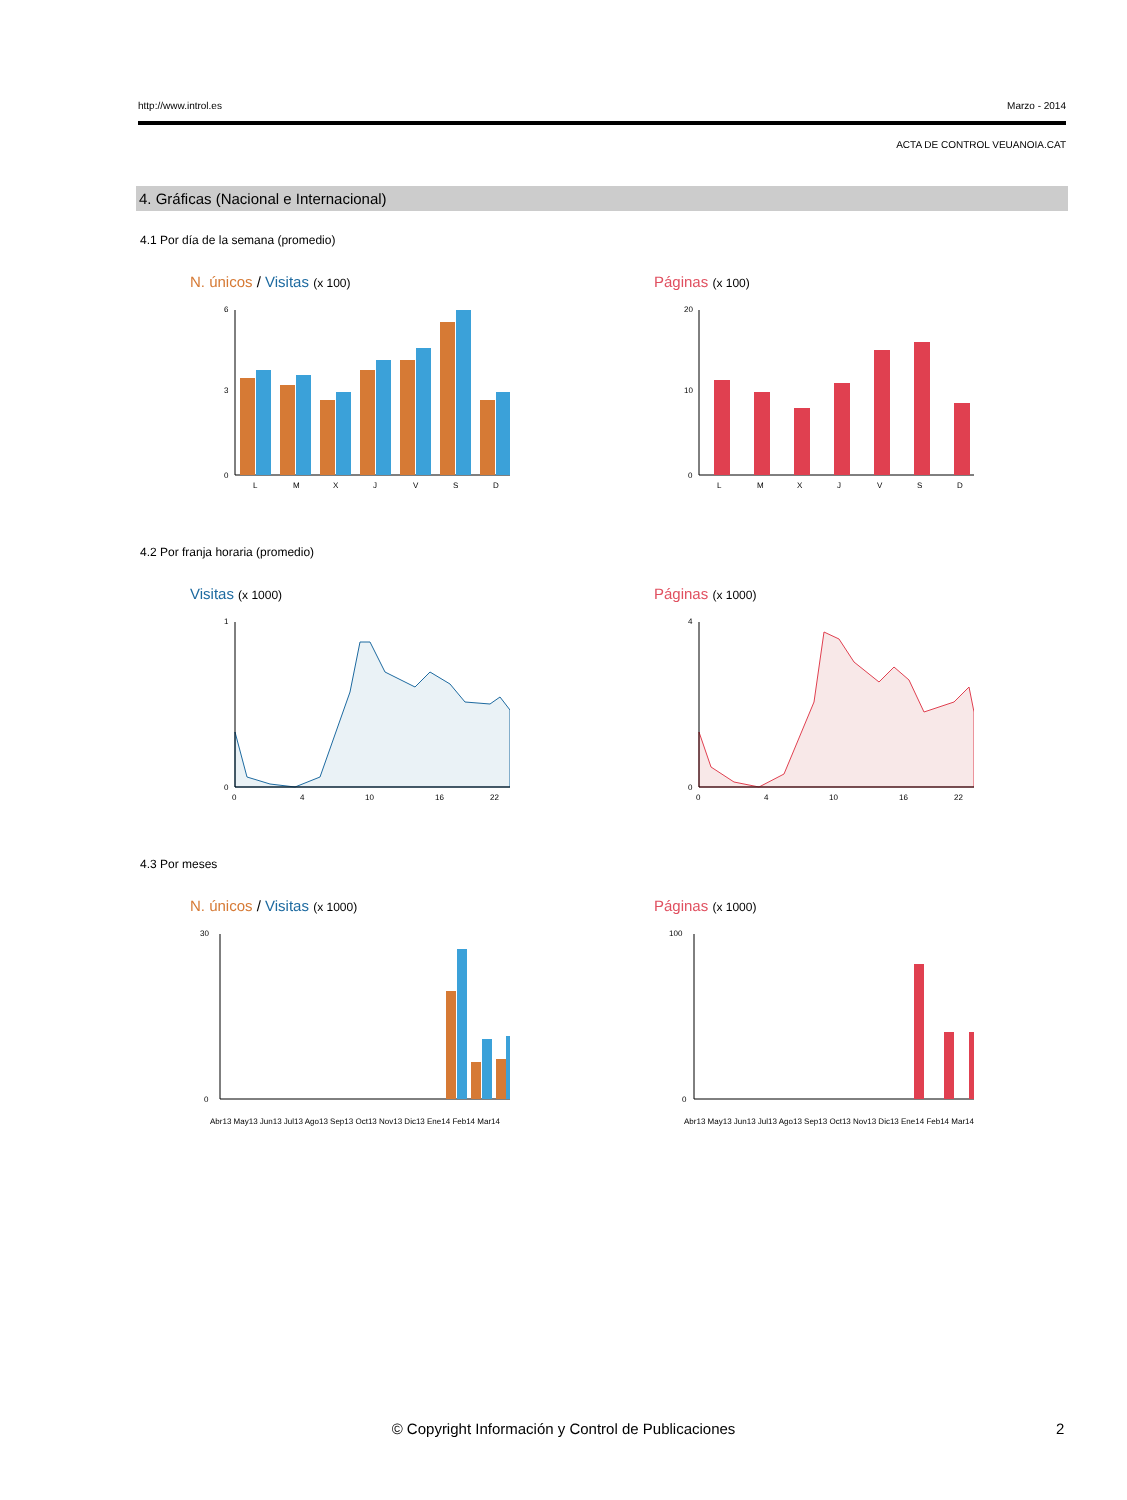http://www.introl.es Marzo - 2014
ACTA DE CONTROL VEUANOIA.CAT
4. Gráficas (Nacional e Internacional)
4.1 Por día de la semana (promedio)
N. únicos / Visitas (x 100)
6
3
0
L
M
X
J
V
S
D
Páginas (x 100)
20
10
0
L
M
X
J
V
S
D
4.2 Por franja horaria (promedio)
Visitas (x 1000)
1
0
0
4
10
16
22
Páginas (x 1000)
4
0
0
4
10
16
22
4.3 Por meses
N. únicos / Visitas (x 1000)
30
0
Abr13 May13 Jun13 Jul13 Ago13 Sep13 Oct13 Nov13 Dic13 Ene14 Feb14 Mar14
Páginas (x 1000)
100
0
Abr13 May13 Jun13 Jul13 Ago13 Sep13 Oct13 Nov13 Dic13 Ene14 Feb14 Mar14
© Copyright Información y Control de Publicaciones 2